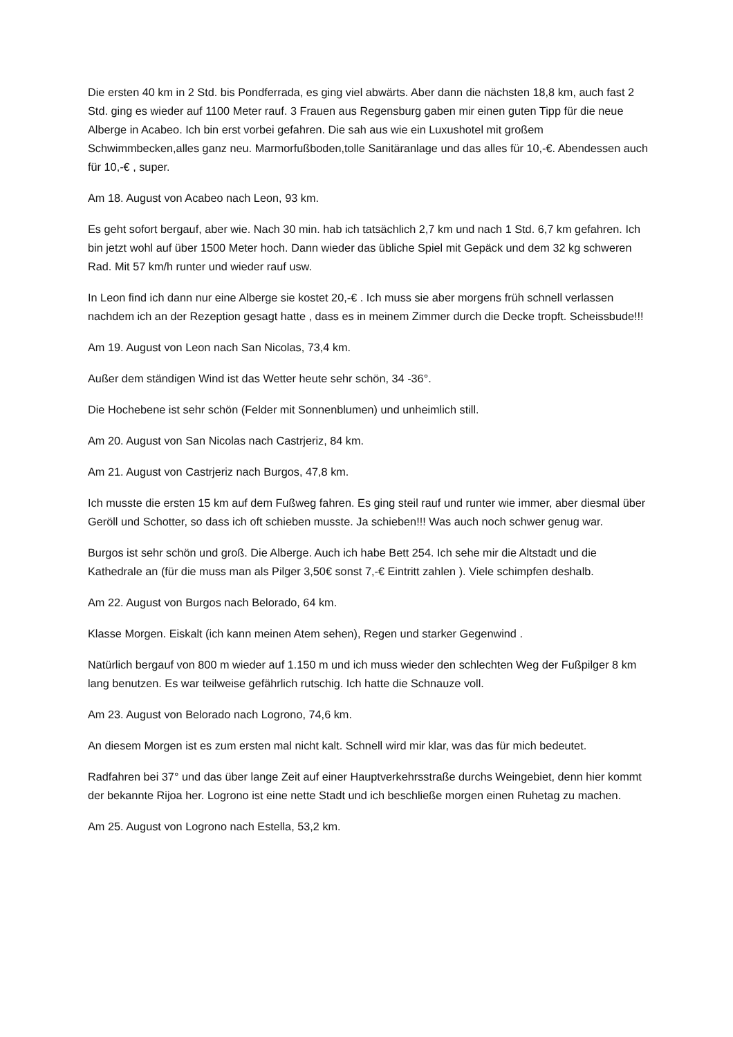Die ersten 40 km in 2 Std. bis Pondferrada, es ging viel abwärts. Aber dann die nächsten 18,8 km, auch fast 2 Std. ging es wieder auf 1100 Meter rauf. 3 Frauen aus Regensburg gaben mir einen guten Tipp für die neue Alberge in Acabeo. Ich bin erst vorbei gefahren. Die sah aus wie ein Luxushotel mit großem Schwimmbecken,alles ganz neu. Marmorfußboden,tolle Sanitäranlage und das alles für 10,-€. Abendessen auch für 10,-€ , super.
Am 18. August von Acabeo nach Leon, 93 km.
Es geht sofort bergauf, aber wie. Nach 30 min. hab ich tatsächlich 2,7 km und nach 1 Std. 6,7 km gefahren. Ich bin jetzt wohl auf über 1500 Meter hoch. Dann wieder das übliche Spiel mit Gepäck und dem 32 kg schweren Rad. Mit 57 km/h runter und wieder rauf usw.
In Leon find ich dann nur eine Alberge sie kostet 20,-€ . Ich muss sie aber morgens früh schnell verlassen nachdem ich an der Rezeption gesagt hatte , dass es in meinem Zimmer durch die Decke tropft. Scheissbude!!!
Am 19. August von Leon nach San Nicolas, 73,4 km.
Außer dem ständigen Wind ist das Wetter heute sehr schön, 34 -36°.
Die Hochebene ist sehr schön (Felder mit Sonnenblumen) und unheimlich still.
Am 20. August von San Nicolas nach Castrjeriz, 84 km.
Am 21. August von Castrjeriz nach Burgos, 47,8 km.
Ich musste die ersten 15 km auf dem Fußweg fahren. Es ging steil rauf und runter wie immer, aber diesmal über Geröll und Schotter, so dass ich oft schieben musste. Ja schieben!!! Was auch noch schwer genug war.
Burgos ist sehr schön und groß. Die Alberge. Auch ich habe Bett 254. Ich sehe mir die Altstadt und die Kathedrale an (für die muss man als Pilger 3,50€ sonst 7,-€ Eintritt zahlen ). Viele schimpfen deshalb.
Am 22. August von Burgos nach Belorado, 64 km.
Klasse Morgen. Eiskalt (ich kann meinen Atem sehen), Regen und starker Gegenwind .
Natürlich bergauf von 800 m wieder auf 1.150 m und ich muss wieder den schlechten Weg der Fußpilger 8 km lang benutzen. Es war teilweise gefährlich rutschig. Ich hatte die Schnauze voll.
Am 23. August von Belorado nach Logrono, 74,6 km.
An diesem Morgen ist es zum ersten mal nicht kalt. Schnell wird mir klar, was das für mich bedeutet.
Radfahren bei 37° und das über lange Zeit auf einer Hauptverkehrsstraße durchs Weingebiet, denn hier kommt der bekannte Rijoa her. Logrono ist eine nette Stadt und ich beschließe morgen einen Ruhetag zu machen.
Am 25. August von Logrono nach Estella, 53,2 km.